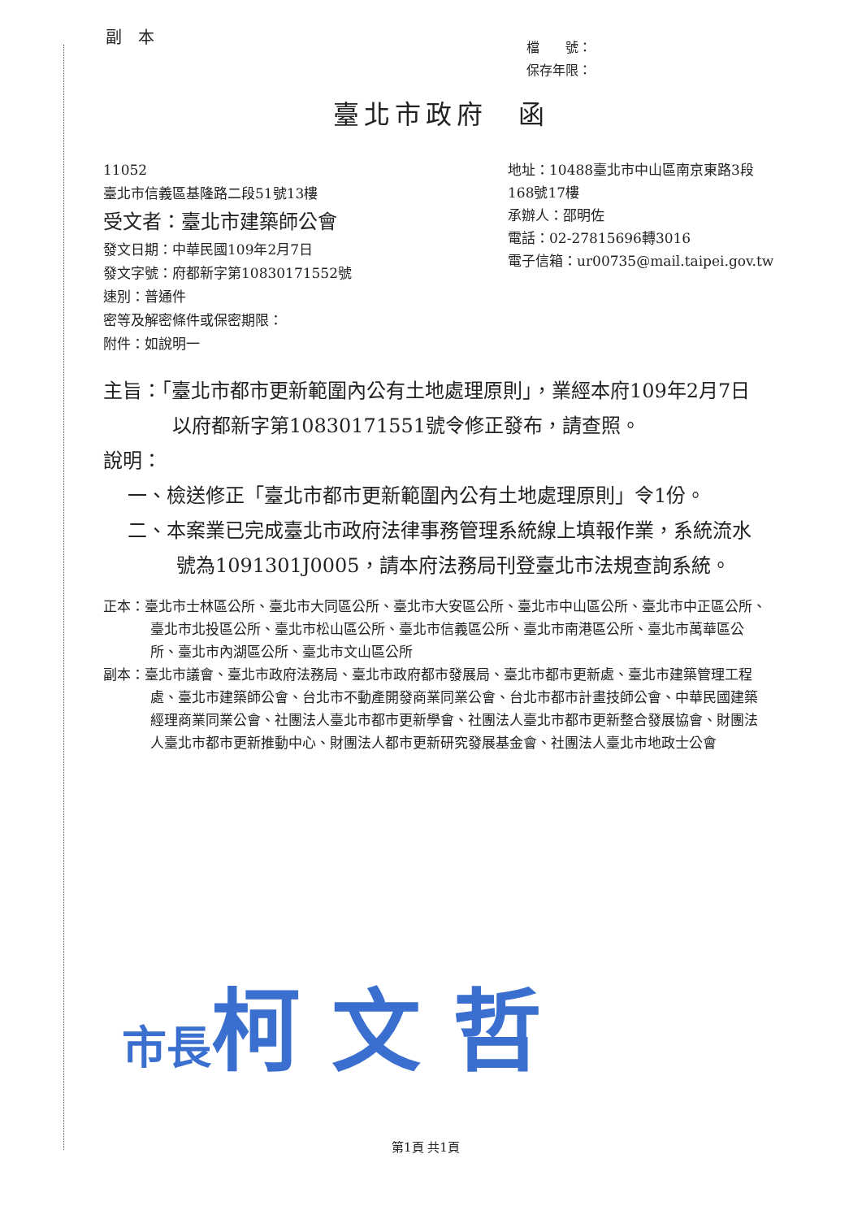副本
檔　　號：
保存年限：
臺北市政府　函
11052
臺北市信義區基隆路二段51號13樓
受文者：臺北市建築師公會
發文日期：中華民國109年2月7日
發文字號：府都新字第10830171552號
速別：普通件
密等及解密條件或保密期限：
附件：如說明一
地址：10488臺北市中山區南京東路3段168號17樓
承辦人：邵明佐
電話：02-27815696轉3016
電子信箱：ur00735@mail.taipei.gov.tw
主旨：「臺北市都市更新範圍內公有土地處理原則」，業經本府109年2月7日以府都新字第10830171551號令修正發布，請查照。
說明：
一、檢送修正「臺北市都市更新範圍內公有土地處理原則」令1份。
二、本案業已完成臺北市政府法律事務管理系統線上填報作業，系統流水號為1091301J0005，請本府法務局刊登臺北市法規查詢系統。
正本：臺北市士林區公所、臺北市大同區公所、臺北市大安區公所、臺北市中山區公所、臺北市中正區公所、臺北市北投區公所、臺北市松山區公所、臺北市信義區公所、臺北市南港區公所、臺北市萬華區公所、臺北市內湖區公所、臺北市文山區公所
副本：臺北市議會、臺北市政府法務局、臺北市政府都市發展局、臺北市都市更新處、臺北市建築管理工程處、臺北市建築師公會、台北市不動產開發商業同業公會、台北市都市計畫技師公會、中華民國建築經理商業同業公會、社團法人臺北市都市更新學會、社團法人臺北市都市更新整合發展協會、財團法人臺北市都市更新推動中心、財團法人都市更新研究發展基金會、社團法人臺北市地政士公會
市長柯 文 哲
第1頁 共1頁